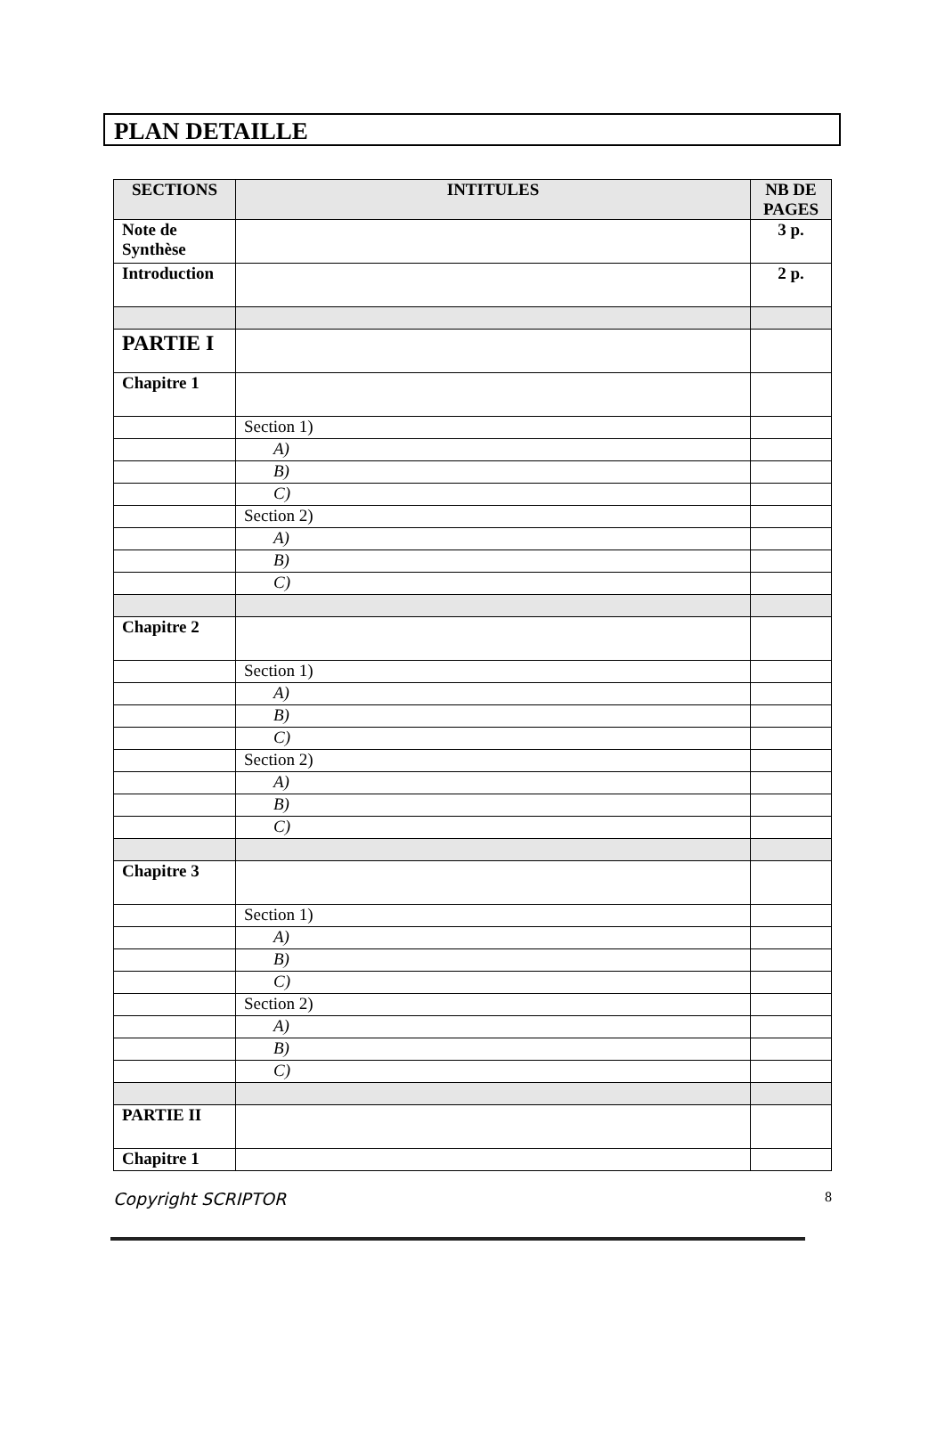PLAN DETAILLE
| SECTIONS | INTITULES | NB DE PAGES |
| --- | --- | --- |
| Note de Synthèse | | 3 p. |
| Introduction | | 2 p. |
| PARTIE I | | |
| Chapitre 1 | | |
| | Section 1) | |
| | A) | |
| | B) | |
| | C) | |
| | Section 2) | |
| | A) | |
| | B) | |
| | C) | |
| Chapitre 2 | | |
| | Section 1) | |
| | A) | |
| | B) | |
| | C) | |
| | Section 2) | |
| | A) | |
| | B) | |
| | C) | |
| Chapitre 3 | | |
| | Section 1) | |
| | A) | |
| | B) | |
| | C) | |
| | Section 2) | |
| | A) | |
| | B) | |
| | C) | |
| PARTIE II | | |
| Chapitre 1 | | |
Copyright SCRIPTOR 8